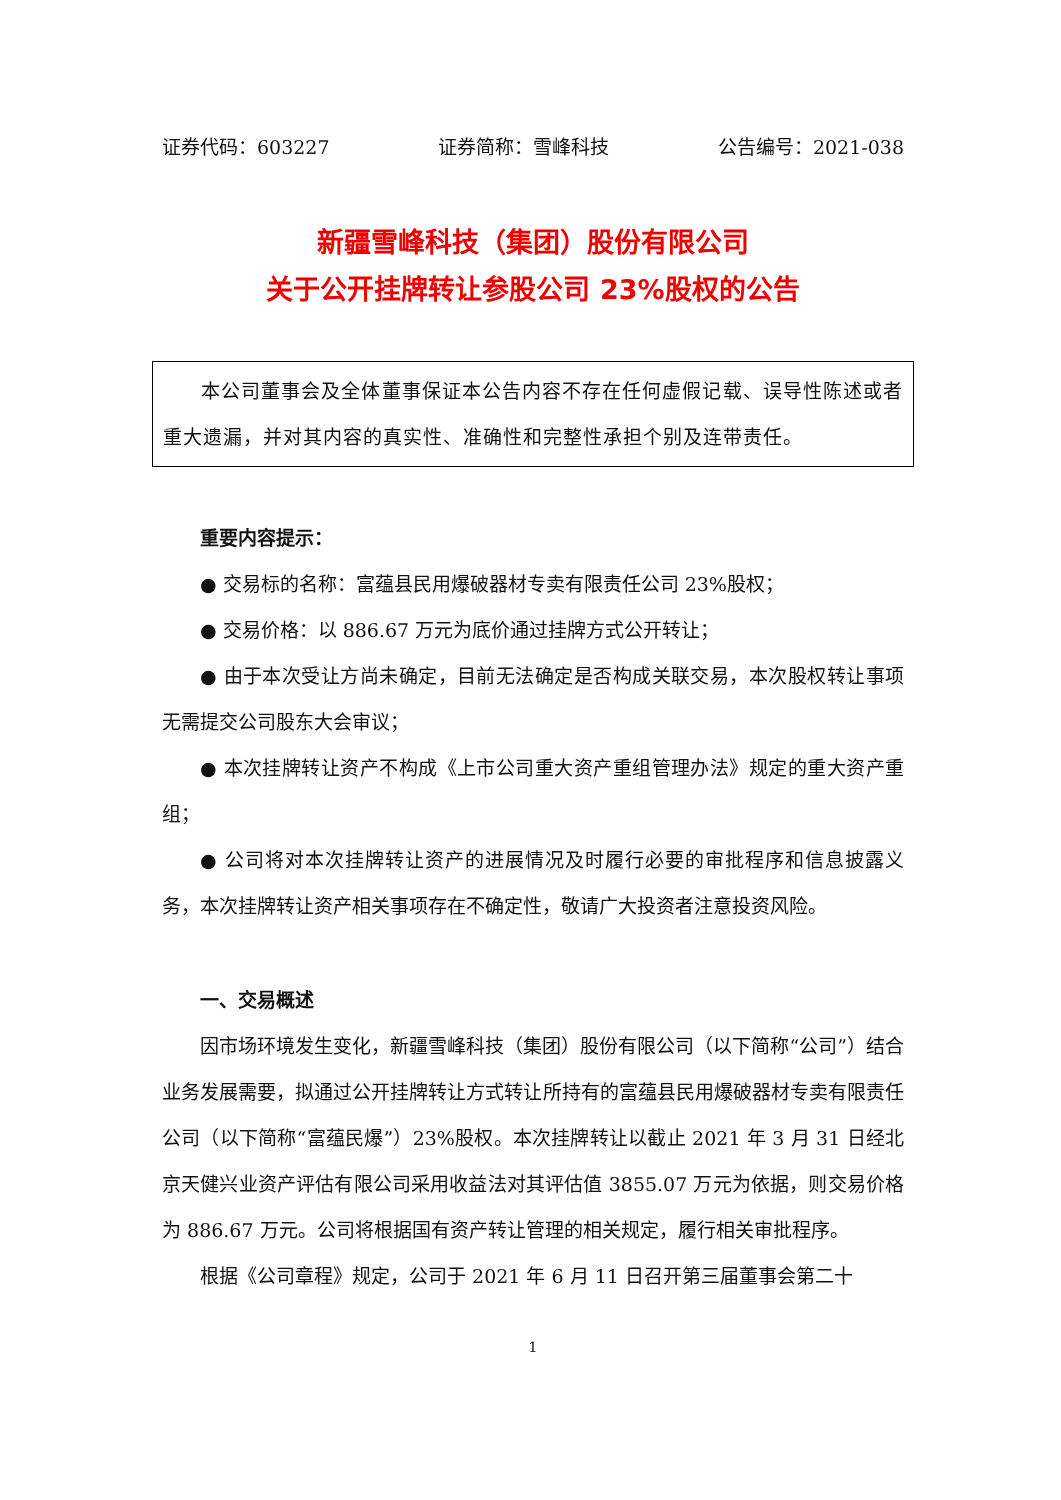证券代码：603227 证券简称：雪峰科技 公告编号：2021-038
新疆雪峰科技（集团）股份有限公司
关于公开挂牌转让参股公司 23%股权的公告
本公司董事会及全体董事保证本公告内容不存在任何虚假记载、误导性陈述或者重大遗漏，并对其内容的真实性、准确性和完整性承担个别及连带责任。
重要内容提示：
● 交易标的名称：富蕴县民用爆破器材专卖有限责任公司 23%股权；
● 交易价格：以 886.67 万元为底价通过挂牌方式公开转让；
● 由于本次受让方尚未确定，目前无法确定是否构成关联交易，本次股权转让事项无需提交公司股东大会审议；
● 本次挂牌转让资产不构成《上市公司重大资产重组管理办法》规定的重大资产重组；
● 公司将对本次挂牌转让资产的进展情况及时履行必要的审批程序和信息披露义务，本次挂牌转让资产相关事项存在不确定性，敬请广大投资者注意投资风险。
一、交易概述
因市场环境发生变化，新疆雪峰科技（集团）股份有限公司（以下简称“公司”）结合业务发展需要，拟通过公开挂牌转让方式转让所持有的富蕴县民用爆破器材专卖有限责任公司（以下简称“富蕴民爆”）23%股权。本次挂牌转让以截止 2021 年 3 月 31 日经北京天健兴业资产评估有限公司采用收益法对其评估值 3855.07 万元为依据，则交易价格为 886.67 万元。公司将根据国有资产转让管理的相关规定，履行相关审批程序。
根据《公司章程》规定，公司于 2021 年 6 月 11 日召开第三届董事会第二十
1